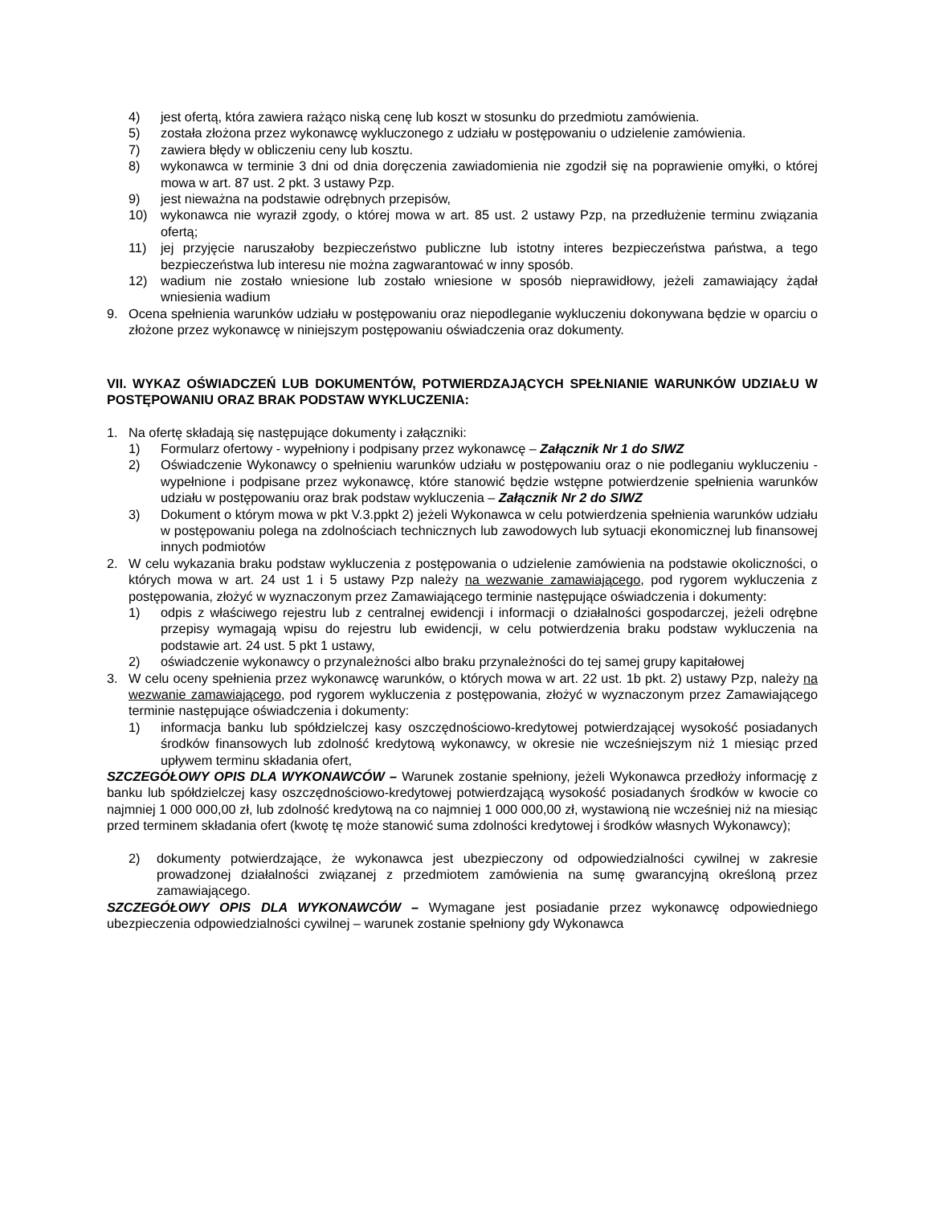4) jest ofertą, która zawiera rażąco niską cenę lub koszt w stosunku do przedmiotu zamówienia.
5) została złożona przez wykonawcę wykluczonego z udziału w postępowaniu o udzielenie zamówienia.
7) zawiera błędy w obliczeniu ceny lub kosztu.
8) wykonawca w terminie 3 dni od dnia doręczenia zawiadomienia nie zgodził się na poprawienie omyłki, o której mowa w art. 87 ust. 2 pkt. 3 ustawy Pzp.
9) jest nieważna na podstawie odrębnych przepisów,
10) wykonawca nie wyraził zgody, o której mowa w art. 85 ust. 2 ustawy Pzp, na przedłużenie terminu związania ofertą;
11) jej przyjęcie naruszałoby bezpieczeństwo publiczne lub istotny interes bezpieczeństwa państwa, a tego bezpieczeństwa lub interesu nie można zagwarantować w inny sposób.
12) wadium nie zostało wniesione lub zostało wniesione w sposób nieprawidłowy, jeżeli zamawiający żądał wniesienia wadium
9. Ocena spełnienia warunków udziału w postępowaniu oraz niepodleganie wykluczeniu dokonywana będzie w oparciu o złożone przez wykonawcę w niniejszym postępowaniu oświadczenia oraz dokumenty.
VII. WYKAZ OŚWIADCZEŃ LUB DOKUMENTÓW, POTWIERDZAJĄCYCH SPEŁNIANIE WARUNKÓW UDZIAŁU W POSTĘPOWANIU ORAZ BRAK PODSTAW WYKLUCZENIA:
1. Na ofertę składają się następujące dokumenty i załączniki:
1) Formularz ofertowy - wypełniony i podpisany przez wykonawcę – Załącznik Nr 1 do SIWZ
2) Oświadczenie Wykonawcy o spełnieniu warunków udziału w postępowaniu oraz o nie podleganiu wykluczeniu - wypełnione i podpisane przez wykonawcę, które stanowić będzie wstępne potwierdzenie spełnienia warunków udziału w postępowaniu oraz brak podstaw wykluczenia – Załącznik Nr 2 do SIWZ
3) Dokument o którym mowa w pkt V.3.ppkt 2) jeżeli Wykonawca w celu potwierdzenia spełnienia warunków udziału w postępowaniu polega na zdolnościach technicznych lub zawodowych lub sytuacji ekonomicznej lub finansowej innych podmiotów
2. W celu wykazania braku podstaw wykluczenia z postępowania o udzielenie zamówienia na podstawie okoliczności, o których mowa w art. 24 ust 1 i 5 ustawy Pzp należy na wezwanie zamawiającego, pod rygorem wykluczenia z postępowania, złożyć w wyznaczonym przez Zamawiającego terminie następujące oświadczenia i dokumenty:
1) odpis z właściwego rejestru lub z centralnej ewidencji i informacji o działalności gospodarczej, jeżeli odrębne przepisy wymagają wpisu do rejestru lub ewidencji, w celu potwierdzenia braku podstaw wykluczenia na podstawie art. 24 ust. 5 pkt 1 ustawy,
2) oświadczenie wykonawcy o przynależności albo braku przynależności do tej samej grupy kapitałowej
3. W celu oceny spełnienia przez wykonawcę warunków, o których mowa w art. 22 ust. 1b pkt. 2) ustawy Pzp, należy na wezwanie zamawiającego, pod rygorem wykluczenia z postępowania, złożyć w wyznaczonym przez Zamawiającego terminie następujące oświadczenia i dokumenty:
1) informacja banku lub spółdzielczej kasy oszczędnościowo-kredytowej potwierdzającej wysokość posiadanych środków finansowych lub zdolność kredytową wykonawcy, w okresie nie wcześniejszym niż 1 miesiąc przed upływem terminu składania ofert,
SZCZEGÓŁOWY OPIS DLA WYKONAWCÓW – Warunek zostanie spełniony, jeżeli Wykonawca przedłoży informację z banku lub spółdzielczej kasy oszczędnościowo-kredytowej potwierdzającą wysokość posiadanych środków w kwocie co najmniej 1 000 000,00 zł, lub zdolność kredytową na co najmniej 1 000 000,00 zł, wystawioną nie wcześniej niż na miesiąc przed terminem składania ofert (kwotę tę może stanowić suma zdolności kredytowej i środków własnych Wykonawcy);
2) dokumenty potwierdzające, że wykonawca jest ubezpieczony od odpowiedzialności cywilnej w zakresie prowadzonej działalności związanej z przedmiotem zamówienia na sumę gwarancyjną określoną przez zamawiającego.
SZCZEGÓŁOWY OPIS DLA WYKONAWCÓW – Wymagane jest posiadanie przez wykonawcę odpowiedniego ubezpieczenia odpowiedzialności cywilnej – warunek zostanie spełniony gdy Wykonawca